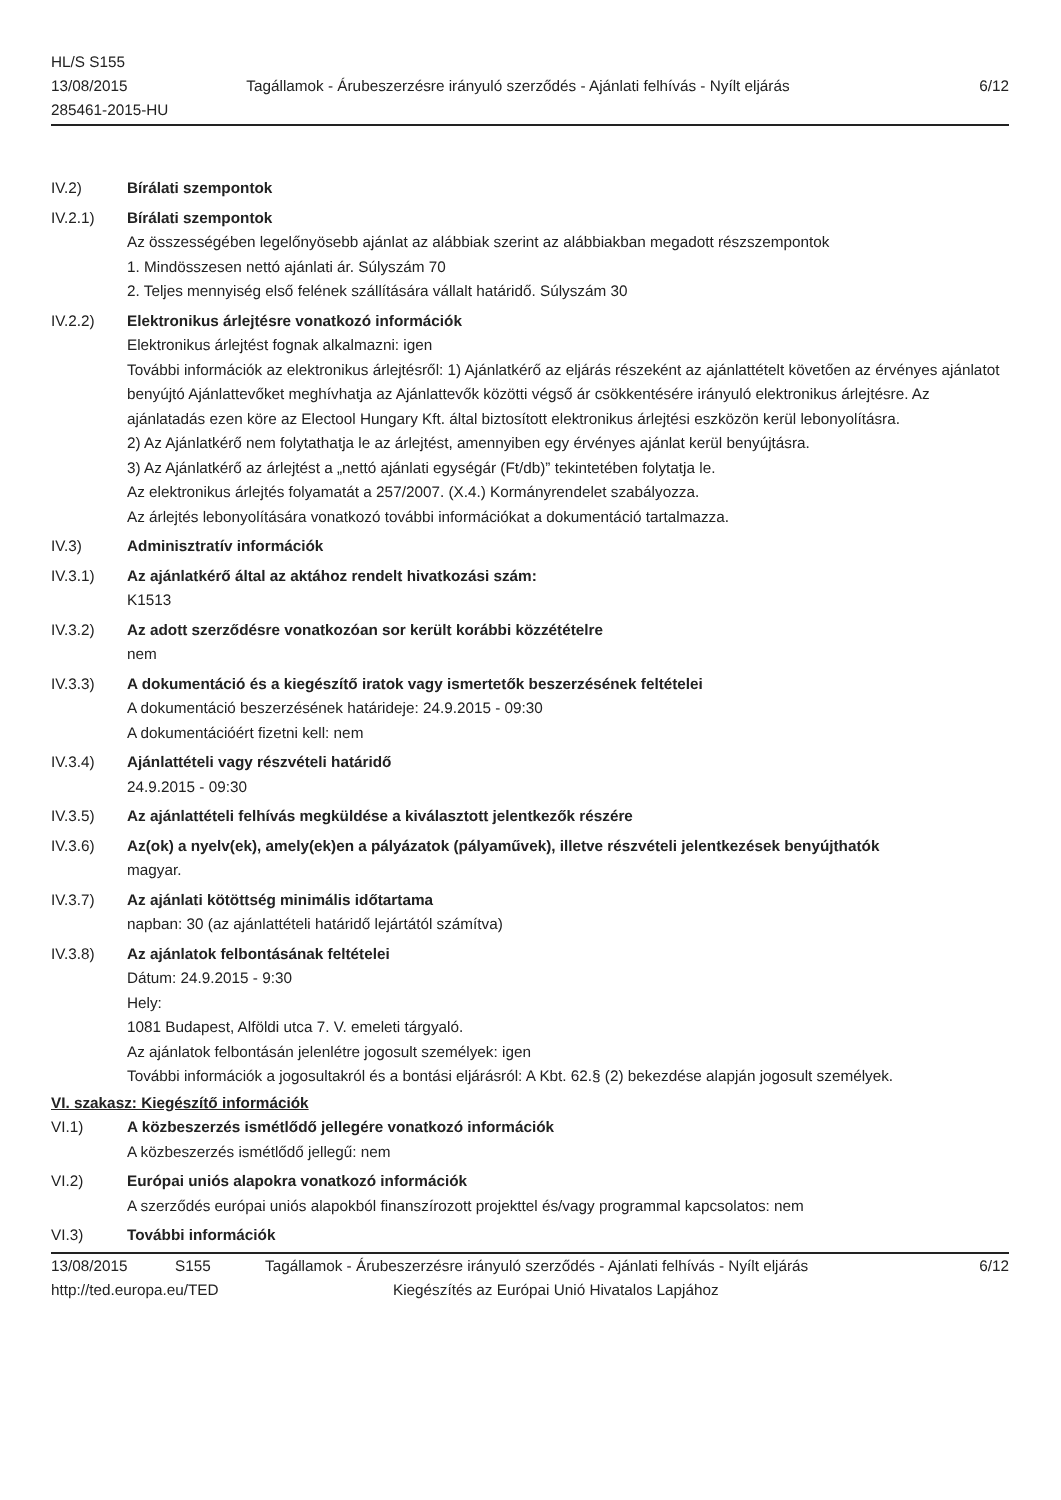HL/S S155
13/08/2015
285461-2015-HU
Tagállamok - Árubeszerzésre irányuló szerződés - Ajánlati felhívás - Nyílt eljárás
6/12
IV.2) Bírálati szempontok
IV.2.1) Bírálati szempontok
Az összességében legelőnyösebb ajánlat az alábbiak szerint az alábbiakban megadott részszempontok
1. Mindösszesen nettó ajánlati ár. Súlyszám 70
2. Teljes mennyiség első felének szállítására vállalt határidő. Súlyszám 30
IV.2.2) Elektronikus árlejtésre vonatkozó információk
Elektronikus árlejtést fognak alkalmazni: igen
További információk az elektronikus árlejtésről: 1) Ajánlatkérő az eljárás részeként az ajánlattételt követően az érvényes ajánlatot benyújtó Ajánlattevőket meghívhatja az Ajánlattevők közötti végső ár csökkentésére irányuló elektronikus árlejtésre. Az ajánlatadás ezen köre az Electool Hungary Kft. által biztosított elektronikus árlejtési eszközön kerül lebonyolításra.
2) Az Ajánlatkérő nem folytathatja le az árlejtést, amennyiben egy érvényes ajánlat kerül benyújtásra.
3) Az Ajánlatkérő az árlejtést a „nettó ajánlati egységár (Ft/db)” tekintetében folytatja le.
Az elektronikus árlejtés folyamatát a 257/2007. (X.4.) Kormányrendelet szabályozza.
Az árlejtés lebonyolítására vonatkozó további információkat a dokumentáció tartalmazza.
IV.3) Adminisztratív információk
IV.3.1) Az ajánlatkérő által az aktához rendelt hivatkozási szám:
K1513
IV.3.2) Az adott szerződésre vonatkozóan sor került korábbi közzétételre
nem
IV.3.3) A dokumentáció és a kiegészítő iratok vagy ismertetők beszerzésének feltételei
A dokumentáció beszerzésének határideje: 24.9.2015 - 09:30
A dokumentációért fizetni kell: nem
IV.3.4) Ajánlattételi vagy részvételi határidő
24.9.2015 - 09:30
IV.3.5) Az ajánlattételi felhívás megküldése a kiválasztott jelentkezők részére
IV.3.6) Az(ok) a nyelv(ek), amely(ek)en a pályázatok (pályaművek), illetve részvételi jelentkezések benyújthatók
magyar.
IV.3.7) Az ajánlati kötöttség minimális időtartama
napban: 30 (az ajánlattételi határidő lejártától számítva)
IV.3.8) Az ajánlatok felbontásának feltételei
Dátum: 24.9.2015 - 9:30
Hely:
1081 Budapest, Alföldi utca 7. V. emeleti tárgyaló.
Az ajánlatok felbontásán jelenlétre jogosult személyek: igen
További információk a jogosultakról és a bontási eljárásról: A Kbt. 62.§ (2) bekezdése alapján jogosult személyek.
VI. szakasz: Kiegészítő információk
VI.1) A közbeszerzés ismétlődő jellegére vonatkozó információk
A közbeszerzés ismétlődő jellegű: nem
VI.2) Európai uniós alapokra vonatkozó információk
A szerződés európai uniós alapokból finanszírozott projekttel és/vagy programmal kapcsolatos: nem
VI.3) További információk
13/08/2015 S155 Tagállamok - Árubeszerzésre irányuló szerződés - Ajánlati felhívás - Nyílt eljárás 6/12
http://ted.europa.eu/TED Kiegészítés az Európai Unió Hivatalos Lapjához